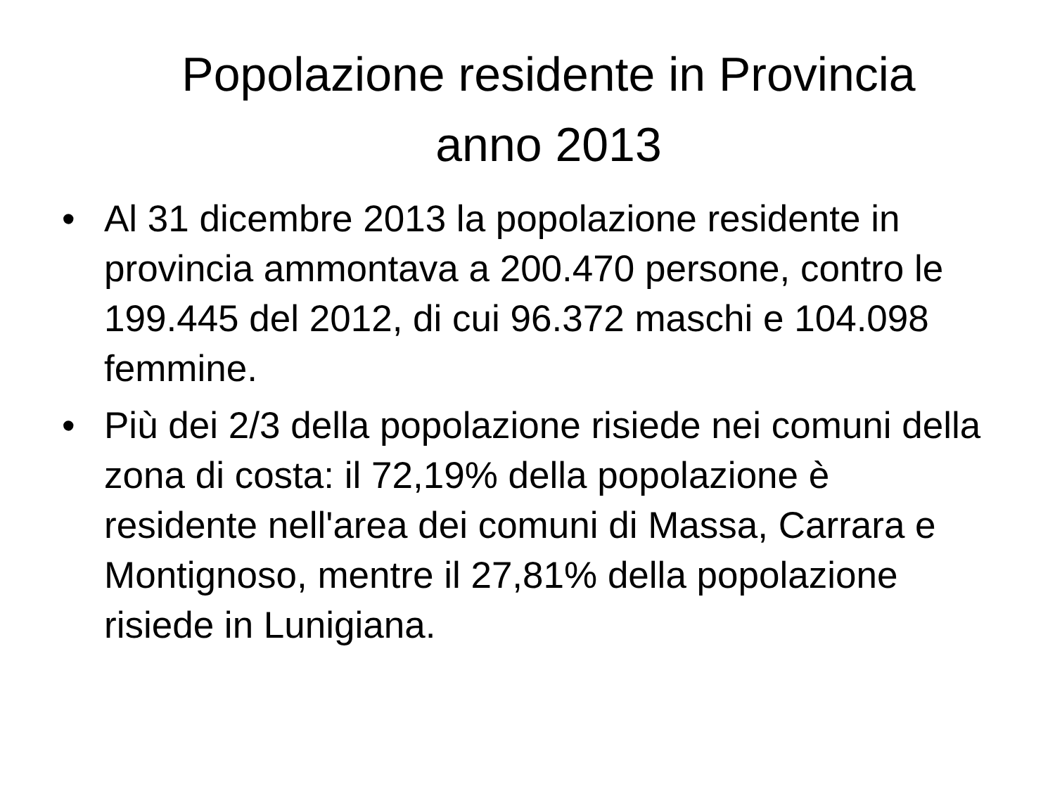Popolazione residente in Provincia
anno 2013
• Al 31 dicembre 2013 la popolazione residente in provincia ammontava a 200.470 persone, contro le 199.445 del 2012, di cui 96.372 maschi e 104.098 femmine.
• Più dei 2/3 della popolazione risiede nei comuni della zona di costa: il 72,19% della popolazione è residente nell'area dei comuni di Massa, Carrara e Montignoso, mentre il 27,81% della popolazione risiede in Lunigiana.